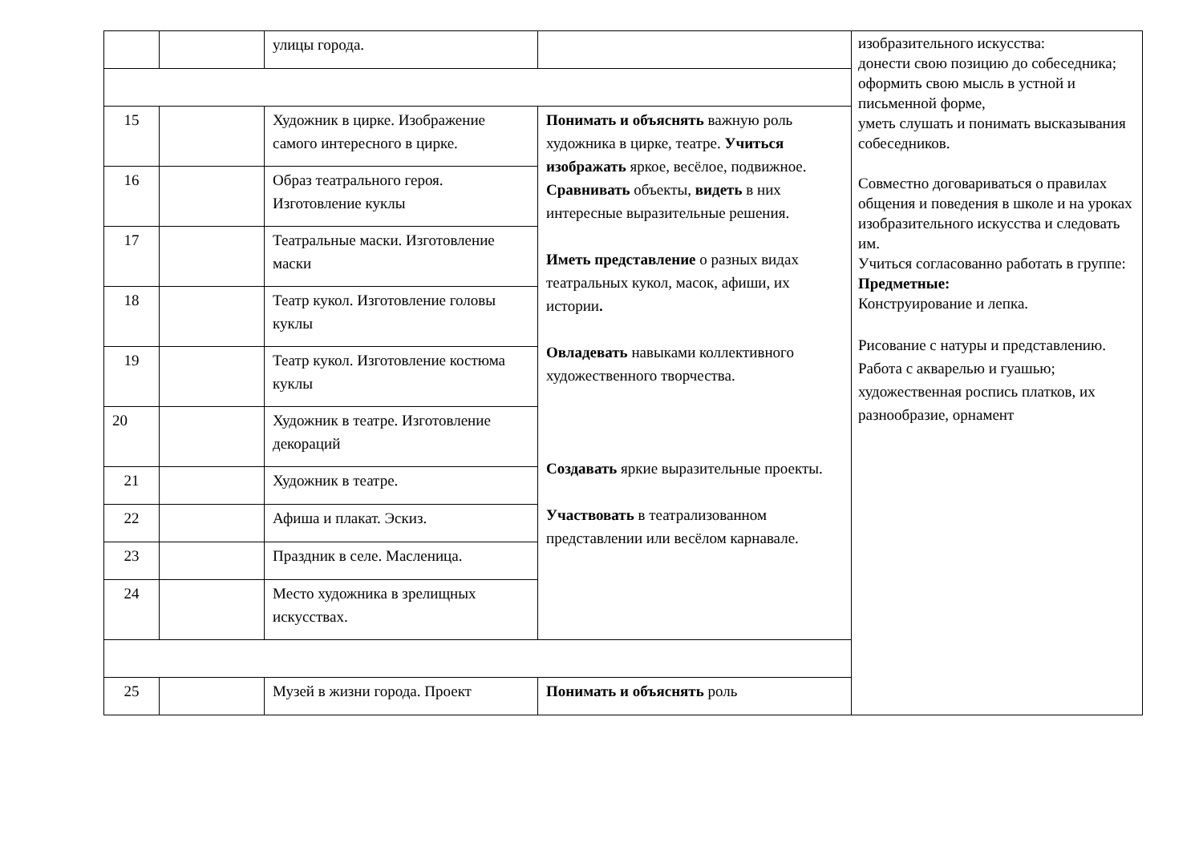| | | улицы города. | | изобразительного искусства: донести свою позицию до собеседника; оформить свою мысль в устной и письменной форме, уметь слушать и понимать высказывания собеседников. Совместно договариваться о правилах общения и поведения в школе и на уроках изобразительного искусства и следовать им. Учиться согласованно работать в группе: Предметные: Конструирование и лепка. Рисование с натуры и представлению. Работа с акварелью и гуашью; художественная роспись платков, их разнообразие, орнамент |
| 15 | | Художник в цирке. Изображение самого интересного в цирке. | Понимать и объяснять важную роль художника в цирке, театре. Учиться изображать яркое, весёлое, подвижное. Сравнивать объекты, видеть в них интересные выразительные решения. Иметь представление о разных видах театральных кукол, масок, афиши, их истории . Овладевать навыками коллективного художественного творчества. Создавать яркие выразительные проекты. Участвовать в театрализованном представлении или весёлом карнавале. | |
| 16 | | Образ театрального героя. Изготовление куклы | | |
| 17 | | Театральные маски. Изготовление маски | | |
| 18 | | Театр кукол. Изготовление головы куклы | | |
| 19 | | Театр кукол. Изготовление костюма куклы | | |
| 20 | | Художник в театре. Изготовление декораций | | |
| 21 | | Художник в театре. | | |
| 22 | | Афиша и плакат. Эскиз. | | |
| 23 | | Праздник в селе. Масленица. | | |
| 24 | | Место художника в зрелищных искусствах. | | |
| 25 | | Музей в жизни города. Проект | Понимать и объяснять роль | |